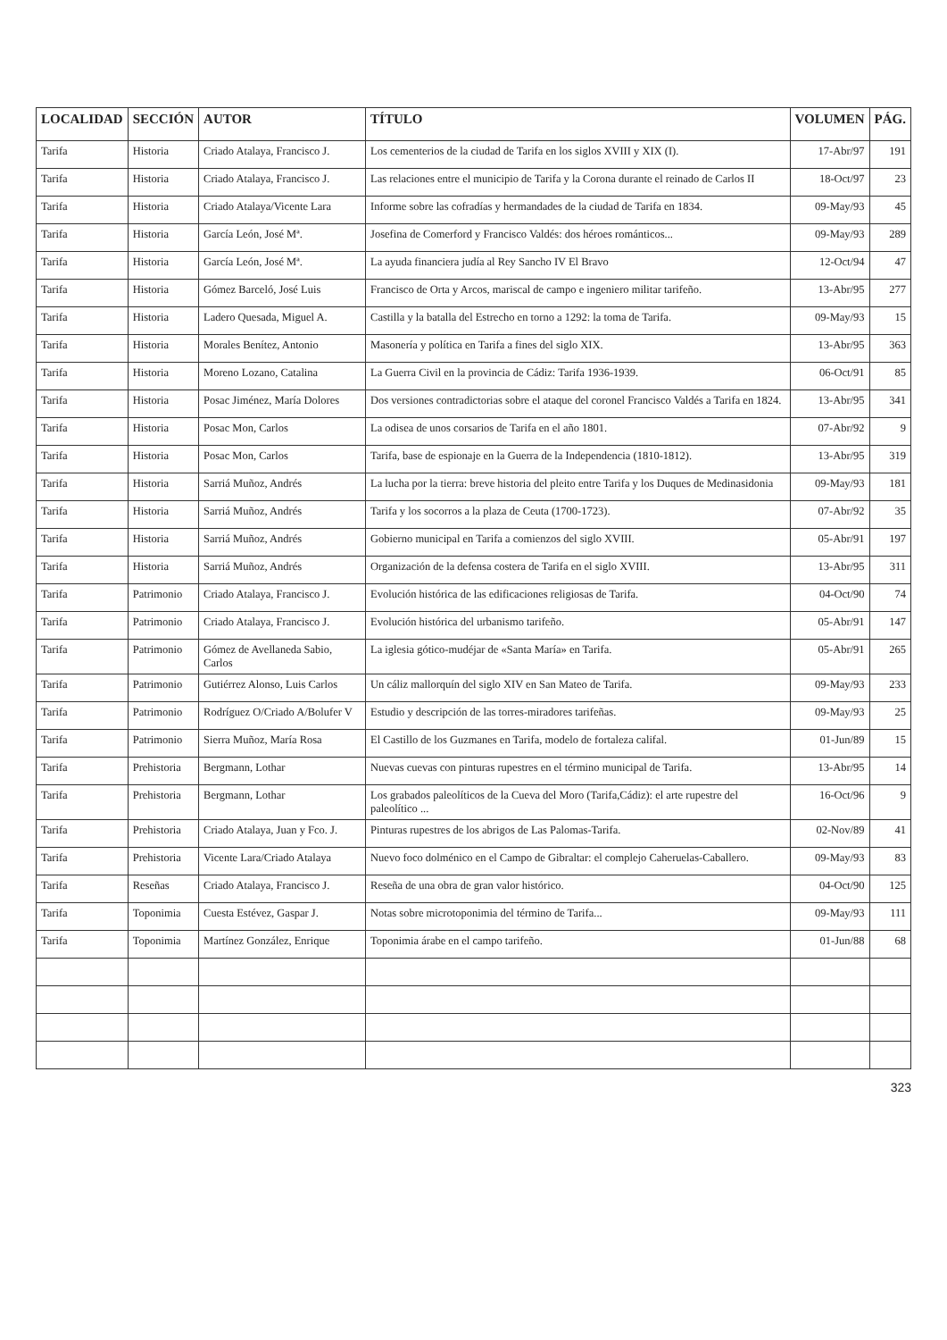| LOCALIDAD | SECCIÓN | AUTOR | TÍTULO | VOLUMEN | PÁG. |
| --- | --- | --- | --- | --- | --- |
| Tarifa | Historia | Criado Atalaya, Francisco J. | Los cementerios de la ciudad de Tarifa en los siglos XVIII y XIX (I). | 17-Abr/97 | 191 |
| Tarifa | Historia | Criado Atalaya, Francisco J. | Las relaciones entre el municipio de Tarifa y la Corona durante el reinado de Carlos II | 18-Oct/97 | 23 |
| Tarifa | Historia | Criado Atalaya/Vicente Lara | Informe sobre las cofradías y hermandades de la ciudad de Tarifa en 1834. | 09-May/93 | 45 |
| Tarifa | Historia | García León, José Mª. | Josefina de Comerford y Francisco Valdés: dos héroes románticos... | 09-May/93 | 289 |
| Tarifa | Historia | García León, José Mª. | La ayuda financiera judía al Rey Sancho IV El Bravo | 12-Oct/94 | 47 |
| Tarifa | Historia | Gómez Barceló, José Luis | Francisco de Orta y Arcos, mariscal de campo e ingeniero militar tarifeño. | 13-Abr/95 | 277 |
| Tarifa | Historia | Ladero Quesada, Miguel A. | Castilla y la batalla del Estrecho en torno a 1292: la toma de Tarifa. | 09-May/93 | 15 |
| Tarifa | Historia | Morales Benítez, Antonio | Masonería y política en Tarifa a fines del siglo XIX. | 13-Abr/95 | 363 |
| Tarifa | Historia | Moreno Lozano, Catalina | La Guerra Civil en la provincia de Cádiz: Tarifa 1936-1939. | 06-Oct/91 | 85 |
| Tarifa | Historia | Posac Jiménez, María Dolores | Dos versiones contradictorias sobre el ataque del coronel Francisco Valdés a Tarifa en 1824. | 13-Abr/95 | 341 |
| Tarifa | Historia | Posac Mon, Carlos | La odisea de unos corsarios de Tarifa en el año 1801. | 07-Abr/92 | 9 |
| Tarifa | Historia | Posac Mon, Carlos | Tarifa, base de espionaje en la Guerra de la Independencia (1810-1812). | 13-Abr/95 | 319 |
| Tarifa | Historia | Sarriá Muñoz, Andrés | La lucha por la tierra: breve historia del pleito entre Tarifa y los Duques de Medinasidonia | 09-May/93 | 181 |
| Tarifa | Historia | Sarriá Muñoz, Andrés | Tarifa y los socorros a la plaza de Ceuta (1700-1723). | 07-Abr/92 | 35 |
| Tarifa | Historia | Sarriá Muñoz, Andrés | Gobierno municipal en Tarifa a comienzos del siglo XVIII. | 05-Abr/91 | 197 |
| Tarifa | Historia | Sarriá Muñoz, Andrés | Organización de la defensa costera de Tarifa en el siglo XVIII. | 13-Abr/95 | 311 |
| Tarifa | Patrimonio | Criado Atalaya, Francisco J. | Evolución histórica de las edificaciones religiosas de Tarifa. | 04-Oct/90 | 74 |
| Tarifa | Patrimonio | Criado Atalaya, Francisco J. | Evolución histórica del urbanismo tarifeño. | 05-Abr/91 | 147 |
| Tarifa | Patrimonio | Gómez de Avellaneda Sabio, Carlos | La iglesia gótico-mudéjar de «Santa María» en Tarifa. | 05-Abr/91 | 265 |
| Tarifa | Patrimonio | Gutiérrez Alonso, Luis Carlos | Un cáliz mallorquín del siglo XIV en San Mateo de Tarifa. | 09-May/93 | 233 |
| Tarifa | Patrimonio | Rodríguez O/Criado A/Bolufer V | Estudio y descripción de las torres-miradores tarifeñas. | 09-May/93 | 25 |
| Tarifa | Patrimonio | Sierra Muñoz, María Rosa | El Castillo de los Guzmanes en Tarifa, modelo de fortaleza califal. | 01-Jun/89 | 15 |
| Tarifa | Prehistoria | Bergmann, Lothar | Nuevas cuevas con pinturas rupestres en el término municipal de Tarifa. | 13-Abr/95 | 14 |
| Tarifa | Prehistoria | Bergmann, Lothar | Los grabados paleolíticos de la Cueva del Moro (Tarifa,Cádiz): el arte rupestre del paleolítico ... | 16-Oct/96 | 9 |
| Tarifa | Prehistoria | Criado Atalaya, Juan y Fco. J. | Pinturas rupestres de los abrigos de Las Palomas-Tarifa. | 02-Nov/89 | 41 |
| Tarifa | Prehistoria | Vicente Lara/Criado Atalaya | Nuevo foco dolménico en el Campo de Gibraltar: el complejo Caheruelas-Caballero. | 09-May/93 | 83 |
| Tarifa | Reseñas | Criado Atalaya, Francisco J. | Reseña de una obra de gran valor histórico. | 04-Oct/90 | 125 |
| Tarifa | Toponimia | Cuesta Estévez, Gaspar J. | Notas sobre microtoponimia del término de Tarifa... | 09-May/93 | 111 |
| Tarifa | Toponimia | Martínez González, Enrique | Toponimia árabe en el campo tarifeño. | 01-Jun/88 | 68 |
323